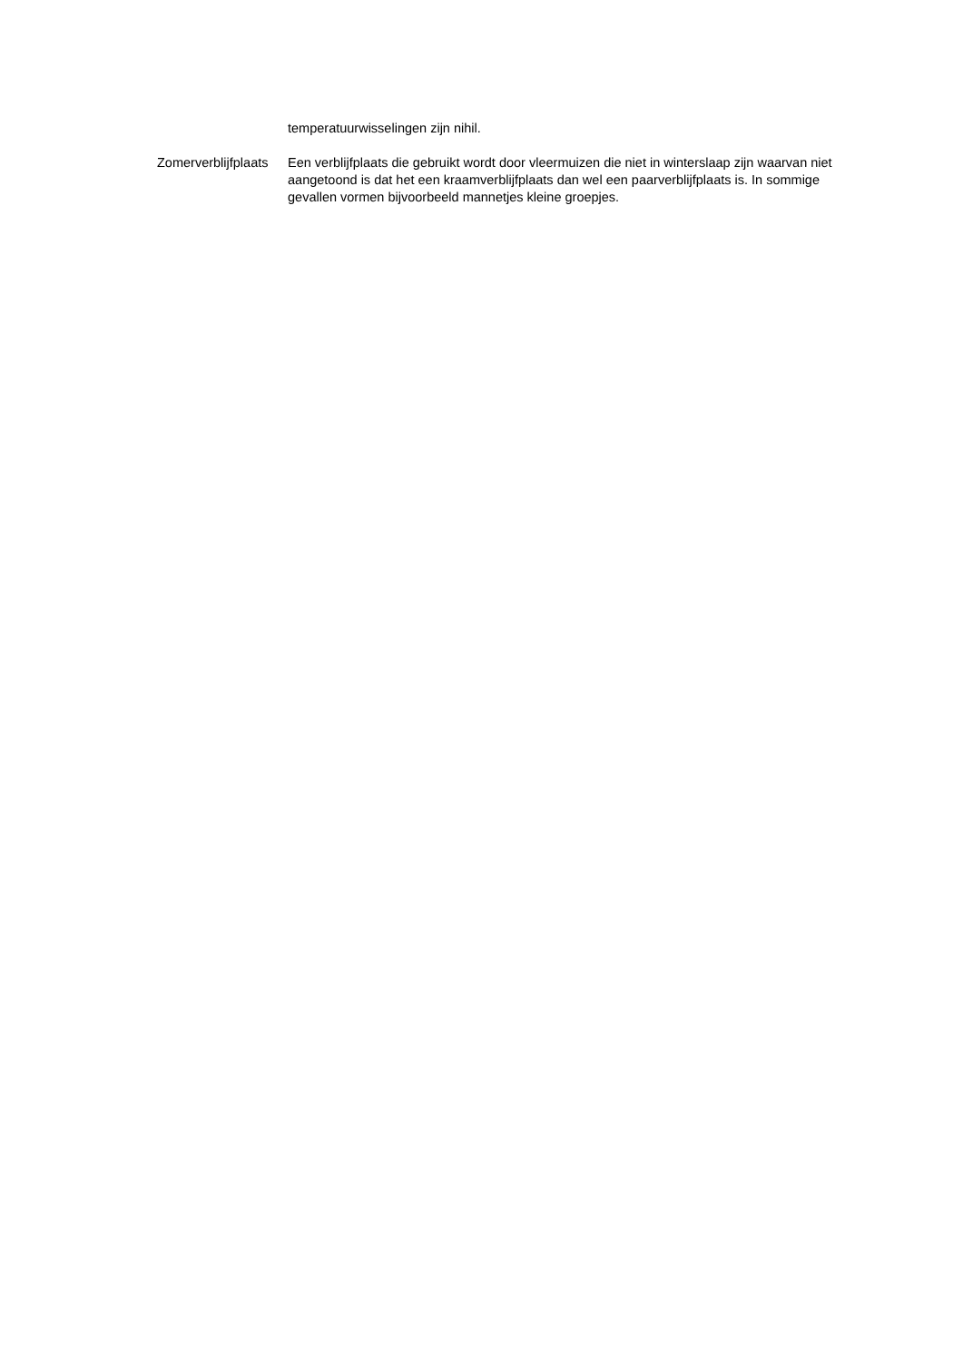temperatuurwisselingen zijn nihil.
Zomerverblijfplaats
Een verblijfplaats die gebruikt wordt door vleermuizen die niet in winterslaap zijn waarvan niet aangetoond is dat het een kraamverblijfplaats dan wel een paarverblijfplaats is. In sommige gevallen vormen bijvoorbeeld mannetjes kleine groepjes.